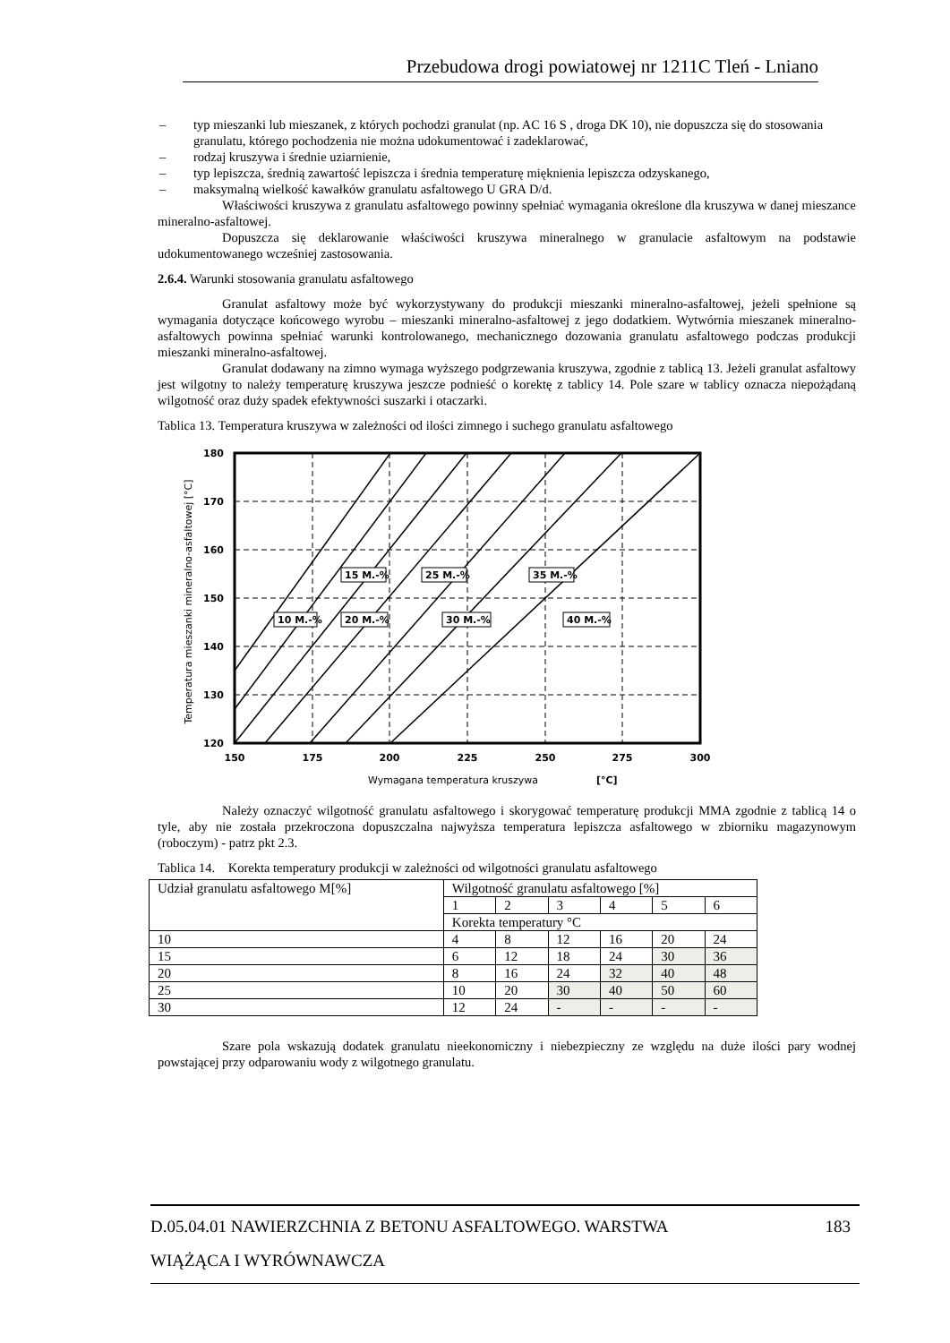Przebudowa drogi powiatowej nr 1211C Tleń - Lniano
– typ mieszanki lub mieszanek, z których pochodzi granulat (np. AC 16 S , droga DK 10), nie dopuszcza się do stosowania granulatu, którego pochodzenia nie można udokumentować i zadeklarować,
– rodzaj kruszywa i średnie uziarnienie,
– typ lepiszcza, średnią zawartość lepiszcza i średnia temperaturę mięknienia lepiszcza odzyskanego,
– maksymalną wielkość kawałków granulatu asfaltowego U GRA D/d.
Właściwości kruszywa z granulatu asfaltowego powinny spełniać wymagania określone dla kruszywa w danej mieszance mineralno-asfaltowej.
Dopuszcza się deklarowanie właściwości kruszywa mineralnego w granulacie asfaltowym na podstawie udokumentowanego wcześniej zastosowania.
2.6.4. Warunki stosowania granulatu asfaltowego
Granulat asfaltowy może być wykorzystywany do produkcji mieszanki mineralno-asfaltowej, jeżeli spełnione są wymagania dotyczące końcowego wyrobu – mieszanki mineralno-asfaltowej z jego dodatkiem. Wytwórnia mieszanek mineralno-asfaltowych powinna spełniać warunki kontrolowanego, mechanicznego dozowania granulatu asfaltowego podczas produkcji mieszanki mineralno-asfaltowej.
Granulat dodawany na zimno wymaga wyższego podgrzewania kruszywa, zgodnie z tablicą 13. Jeżeli granulat asfaltowy jest wilgotny to należy temperaturę kruszywa jeszcze podnieść o korektę z tablicy 14. Pole szare w tablicy oznacza niepożądaną wilgotność oraz duży spadek efektywności suszarki i otaczarki.
Tablica 13. Temperatura kruszywa w zależności od ilości zimnego i suchego granulatu asfaltowego
10 M.-%
20 M.-%
30 M.-%
40 M.-%
15 M.-%
25 M.-%
35 M.-%
180
170
160
150
140
130
120
150
175
200
225
250
275
300
Wymagana temperatura kruszywa
[°C]
Temperatura mieszanki mineralno-asfaltowej [°C]
Należy oznaczyć wilgotność granulatu asfaltowego i skorygować temperaturę produkcji MMA zgodnie z tablicą 14 o tyle, aby nie została przekroczona dopuszczalna najwyższa temperatura lepiszcza asfaltowego w zbiorniku magazynowym (roboczym) - patrz pkt 2.3.
Tablica 14. Korekta temperatury produkcji w zależności od wilgotności granulatu asfaltowego
| Udział granulatu asfaltowego M[%] | Wilgotność granulatu asfaltowego [%] | | | | | |
| | 1 | 2 | 3 | 4 | 5 | 6 |
| | Korekta temperatury °C | | | | | |
| 10 | 4 | 8 | 12 | 16 | 20 | 24 |
| 15 | 6 | 12 | 18 | 24 | 30 | 36 |
| 20 | 8 | 16 | 24 | 32 | 40 | 48 |
| 25 | 10 | 20 | 30 | 40 | 50 | 60 |
| 30 | 12 | 24 | - | - | - | - |
Szare pola wskazują dodatek granulatu nieekonomiczny i niebezpieczny ze względu na duże ilości pary wodnej powstającej przy odparowaniu wody z wilgotnego granulatu.
D.05.04.01 NAWIERZCHNIA Z BETONU ASFALTOWEGO. WARSTWA 183
WIĄŻĄCA I WYRÓWNAWCZA